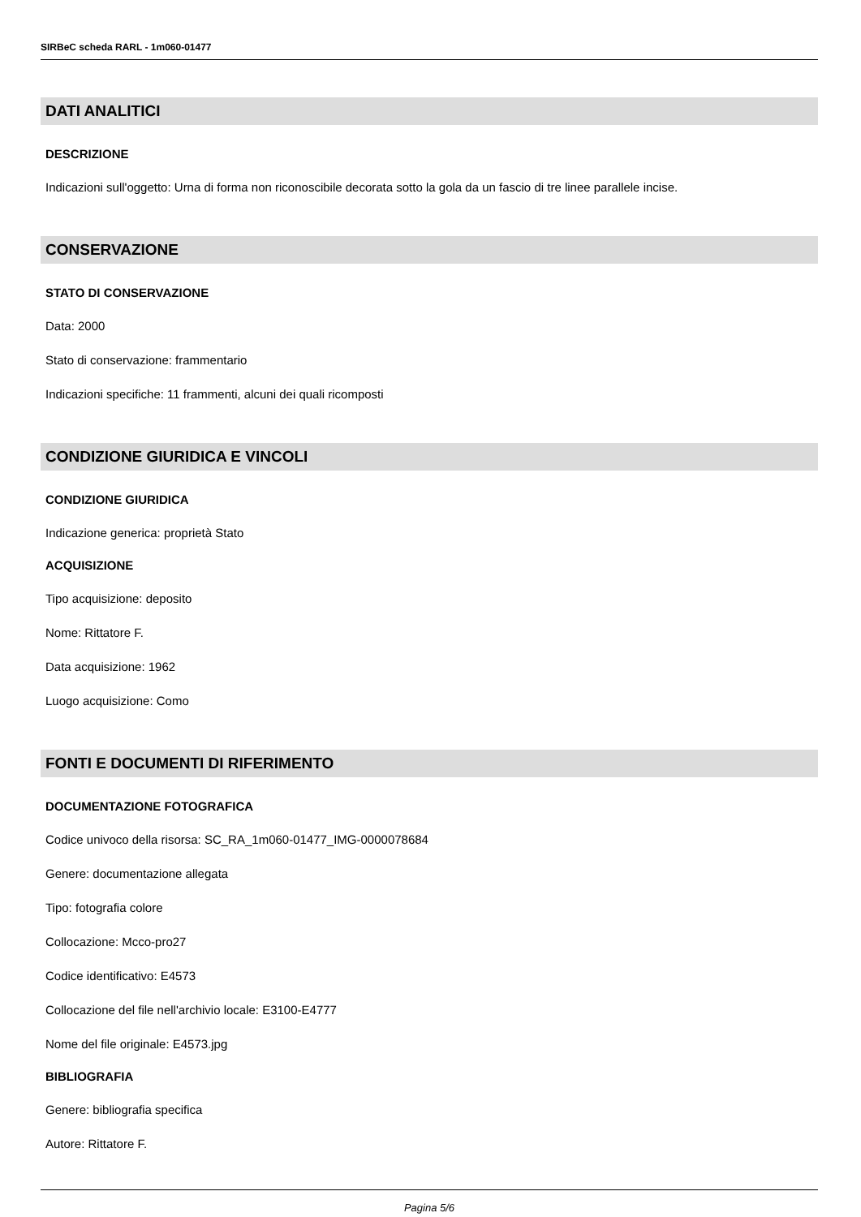SIRBeC scheda RARL - 1m060-01477
DATI ANALITICI
DESCRIZIONE
Indicazioni sull'oggetto: Urna di forma non riconoscibile decorata sotto la gola da un fascio di tre linee parallele incise.
CONSERVAZIONE
STATO DI CONSERVAZIONE
Data: 2000
Stato di conservazione: frammentario
Indicazioni specifiche: 11 frammenti, alcuni dei quali ricomposti
CONDIZIONE GIURIDICA E VINCOLI
CONDIZIONE GIURIDICA
Indicazione generica: proprietà Stato
ACQUISIZIONE
Tipo acquisizione: deposito
Nome: Rittatore F.
Data acquisizione: 1962
Luogo acquisizione: Como
FONTI E DOCUMENTI DI RIFERIMENTO
DOCUMENTAZIONE FOTOGRAFICA
Codice univoco della risorsa: SC_RA_1m060-01477_IMG-0000078684
Genere: documentazione allegata
Tipo: fotografia colore
Collocazione: Mcco-pro27
Codice identificativo: E4573
Collocazione del file nell'archivio locale: E3100-E4777
Nome del file originale: E4573.jpg
BIBLIOGRAFIA
Genere: bibliografia specifica
Autore: Rittatore F.
Pagina 5/6